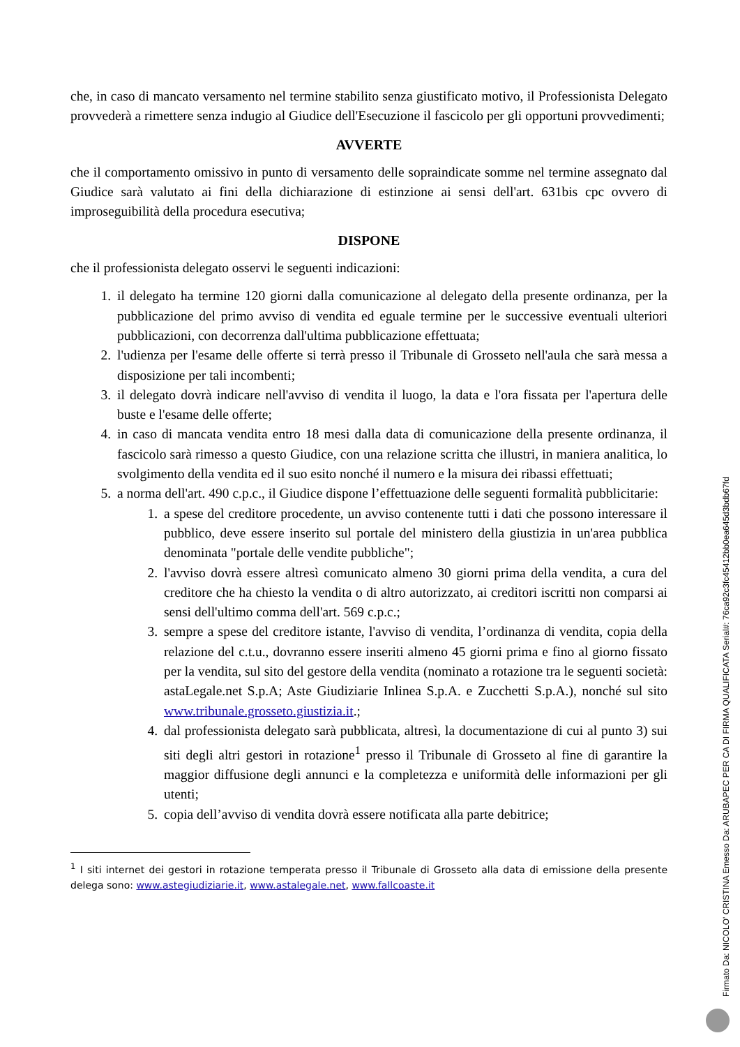che, in caso di mancato versamento nel termine stabilito senza giustificato motivo, il Professionista Delegato provvederà a rimettere senza indugio al Giudice dell'Esecuzione il fascicolo per gli opportuni provvedimenti;
AVVERTE
che il comportamento omissivo in punto di versamento delle sopraindicate somme nel termine assegnato dal Giudice sarà valutato ai fini della dichiarazione di estinzione ai sensi dell'art. 631bis cpc ovvero di improseguibilità della procedura esecutiva;
DISPONE
che il professionista delegato osservi le seguenti indicazioni:
1. il delegato ha termine 120 giorni dalla comunicazione al delegato della presente ordinanza, per la pubblicazione del primo avviso di vendita ed eguale termine per le successive eventuali ulteriori pubblicazioni, con decorrenza dall'ultima pubblicazione effettuata;
2. l'udienza per l'esame delle offerte si terrà presso il Tribunale di Grosseto nell'aula che sarà messa a disposizione per tali incombenti;
3. il delegato dovrà indicare nell'avviso di vendita il luogo, la data e l'ora fissata per l'apertura delle buste e l'esame delle offerte;
4. in caso di mancata vendita entro 18 mesi dalla data di comunicazione della presente ordinanza, il fascicolo sarà rimesso a questo Giudice, con una relazione scritta che illustri, in maniera analitica, lo svolgimento della vendita ed il suo esito nonché il numero e la misura dei ribassi effettuati;
5. a norma dell'art. 490 c.p.c., il Giudice dispone l’effettuazione delle seguenti formalità pubblicitarie:
1. a spese del creditore procedente, un avviso contenente tutti i dati che possono interessare il pubblico, deve essere inserito sul portale del ministero della giustizia in un'area pubblica denominata "portale delle vendite pubbliche";
2. l'avviso dovrà essere altresì comunicato almeno 30 giorni prima della vendita, a cura del creditore che ha chiesto la vendita o di altro autorizzato, ai creditori iscritti non comparsi ai sensi dell'ultimo comma dell'art. 569 c.p.c.;
3. sempre a spese del creditore istante, l'avviso di vendita, l’ordinanza di vendita, copia della relazione del c.t.u., dovranno essere inseriti almeno 45 giorni prima e fino al giorno fissato per la vendita, sul sito del gestore della vendita (nominato a rotazione tra le seguenti società: astaLegale.net S.p.A; Aste Giudiziarie Inlinea S.p.A. e Zucchetti S.p.A.), nonché sul sito www.tribunale.grosseto.giustizia.it.;
4. dal professionista delegato sarà pubblicata, altresì, la documentazione di cui al punto 3) sui siti degli altri gestori in rotazione<sup>1</sup> presso il Tribunale di Grosseto al fine di garantire la maggior diffusione degli annunci e la completezza e uniformità delle informazioni per gli utenti;
5. copia dell’avviso di vendita dovrà essere notificata alla parte debitrice;
<sup>1</sup> I siti internet dei gestori in rotazione temperata presso il Tribunale di Grosseto alla data di emissione della presente delega sono: www.astegiudiziarie.it, www.astalegale.net, www.fallcoaste.it
Firmato Da: NICOLO' CRISTINA Emesso Da: ARUBAPEC PER CA DI FIRMA QUALIFICATA Serial#: 76ca92c3fc45412bb0ea645d3bdb67fd